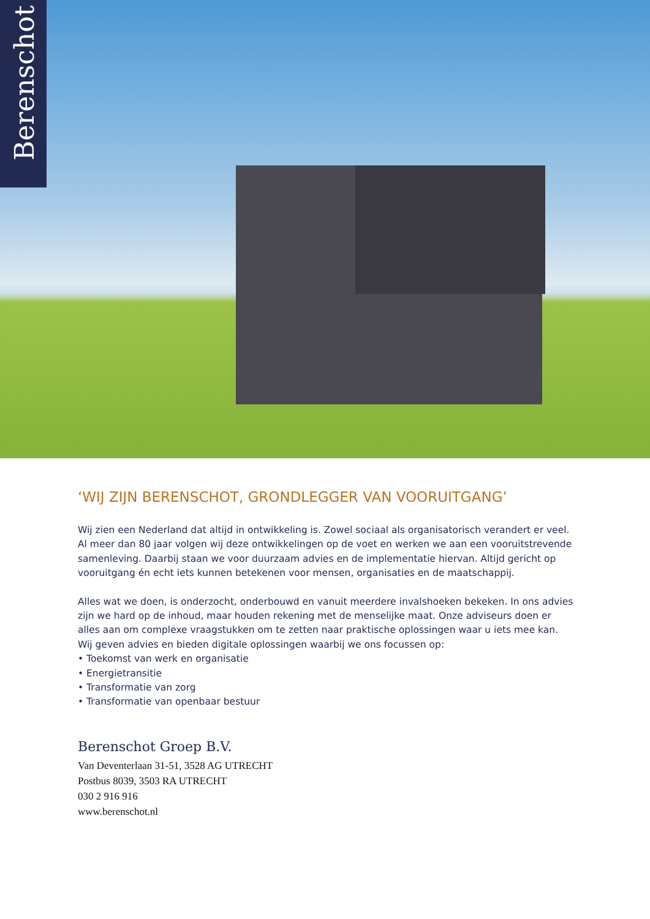Berenschot
‘WIJ ZIJN BERENSCHOT, GRONDLEGGER VAN VOORUITGANG’
Wij zien een Nederland dat altijd in ontwikkeling is. Zowel sociaal als organisatorisch verandert er veel. Al meer dan 80 jaar volgen wij deze ontwikkelingen op de voet en werken we aan een vooruitstrevende samenleving. Daarbij staan we voor duurzaam advies en de implementatie hiervan. Altijd gericht op vooruitgang én echt iets kunnen betekenen voor mensen, organisaties en de maatschappij.
Alles wat we doen, is onderzocht, onderbouwd en vanuit meerdere invalshoeken bekeken. In ons advies zijn we hard op de inhoud, maar houden rekening met de menselijke maat. Onze adviseurs doen er alles aan om complexe vraagstukken om te zetten naar praktische oplossingen waar u iets mee kan. Wij geven advies en bieden digitale oplossingen waarbij we ons focussen op:
• Toekomst van werk en organisatie
• Energietransitie
• Transformatie van zorg
• Transformatie van openbaar bestuur
Berenschot Groep B.V.
Van Deventerlaan 31-51, 3528 AG UTRECHT
Postbus 8039, 3503 RA UTRECHT
030 2 916 916
www.berenschot.nl